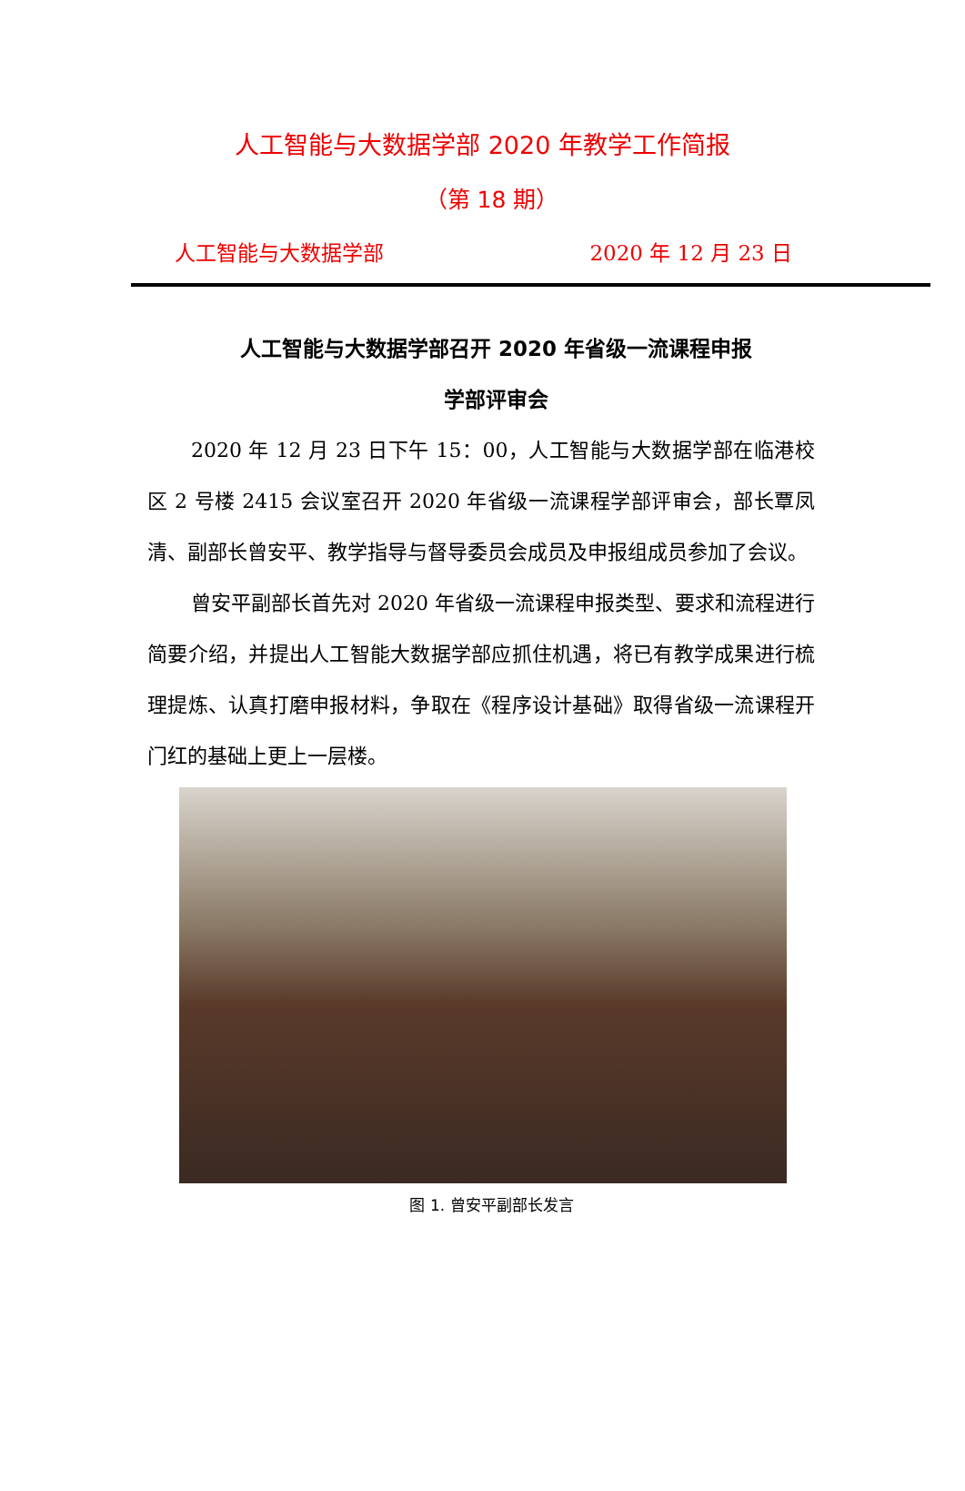人工智能与大数据学部 2020 年教学工作简报
（第 18 期）
人工智能与大数据学部 2020 年 12 月 23 日
人工智能与大数据学部召开 2020 年省级一流课程申报
学部评审会
2020 年 12 月 23 日下午 15：00，人工智能与大数据学部在临港校区 2 号楼 2415 会议室召开 2020 年省级一流课程学部评审会，部长覃凤清、副部长曾安平、教学指导与督导委员会成员及申报组成员参加了会议。
曾安平副部长首先对 2020 年省级一流课程申报类型、要求和流程进行简要介绍，并提出人工智能大数据学部应抓住机遇，将已有教学成果进行梳理提炼、认真打磨申报材料，争取在《程序设计基础》取得省级一流课程开门红的基础上更上一层楼。
图 1. 曾安平副部长发言